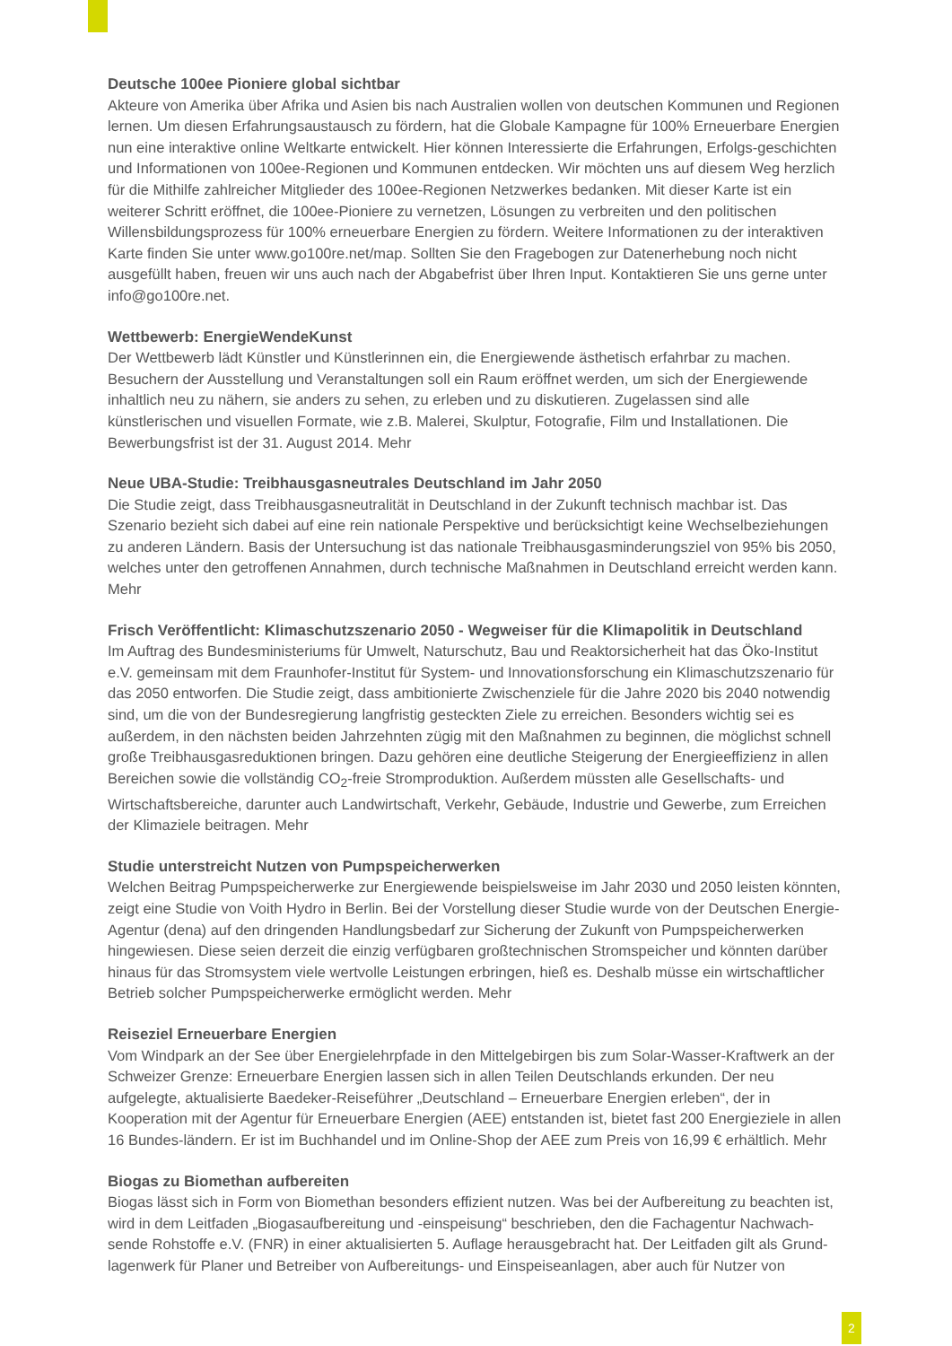Deutsche 100ee Pioniere global sichtbar
Akteure von Amerika über Afrika und Asien bis nach Australien wollen von deutschen Kommunen und Regionen lernen. Um diesen Erfahrungsaustausch zu fördern, hat die Globale Kampagne für 100% Erneuerbare Energien nun eine interaktive online Weltkarte entwickelt. Hier können Interessierte die Erfahrungen, Erfolgs-geschichten und Informationen von 100ee-Regionen und Kommunen entdecken. Wir möchten uns auf diesem Weg herzlich für die Mithilfe zahlreicher Mitglieder des 100ee-Regionen Netzwerkes bedanken. Mit dieser Karte ist ein weiterer Schritt eröffnet, die 100ee-Pioniere zu vernetzen, Lösungen zu verbreiten und den politischen Willensbildungsprozess für 100% erneuerbare Energien zu fördern. Weitere Informationen zu der interaktiven Karte finden Sie unter www.go100re.net/map. Sollten Sie den Fragebogen zur Datenerhebung noch nicht ausgefüllt haben, freuen wir uns auch nach der Abgabefrist über Ihren Input. Kontaktieren Sie uns gerne unter info@go100re.net.
Wettbewerb: EnergieWendeKunst
Der Wettbewerb lädt Künstler und Künstlerinnen ein, die Energiewende ästhetisch erfahrbar zu machen. Besuchern der Ausstellung und Veranstaltungen soll ein Raum eröffnet werden, um sich der Energiewende inhaltlich neu zu nähern, sie anders zu sehen, zu erleben und zu diskutieren. Zugelassen sind alle künstlerischen und visuellen Formate, wie z.B. Malerei, Skulptur, Fotografie, Film und Installationen. Die Bewerbungsfrist ist der 31. August 2014. Mehr
Neue UBA-Studie: Treibhausgasneutrales Deutschland im Jahr 2050
Die Studie zeigt, dass Treibhausgasneutralität in Deutschland in der Zukunft technisch machbar ist. Das Szenario bezieht sich dabei auf eine rein nationale Perspektive und berücksichtigt keine Wechselbeziehungen zu anderen Ländern. Basis der Untersuchung ist das nationale Treibhausgasminderungsziel von 95% bis 2050, welches unter den getroffenen Annahmen, durch technische Maßnahmen in Deutschland erreicht werden kann. Mehr
Frisch Veröffentlicht: Klimaschutzszenario 2050 - Wegweiser für die Klimapolitik in Deutschland
Im Auftrag des Bundesministeriums für Umwelt, Naturschutz, Bau und Reaktorsicherheit hat das Öko-Institut e.V. gemeinsam mit dem Fraunhofer-Institut für System- und Innovationsforschung ein Klimaschutzszenario für das 2050 entworfen. Die Studie zeigt, dass ambitionierte Zwischenziele für die Jahre 2020 bis 2040 notwendig sind, um die von der Bundesregierung langfristig gesteckten Ziele zu erreichen. Besonders wichtig sei es außerdem, in den nächsten beiden Jahrzehnten zügig mit den Maßnahmen zu beginnen, die möglichst schnell große Treibhausgasreduktionen bringen. Dazu gehören eine deutliche Steigerung der Energieeffizienz in allen Bereichen sowie die vollständig CO<sub>2</sub>-freie Stromproduktion. Außerdem müssten alle Gesellschafts- und Wirtschaftsbereiche, darunter auch Landwirtschaft, Verkehr, Gebäude, Industrie und Gewerbe, zum Erreichen der Klimaziele beitragen. Mehr
Studie unterstreicht Nutzen von Pumpspeicherwerken
Welchen Beitrag Pumpspeicherwerke zur Energiewende beispielsweise im Jahr 2030 und 2050 leisten könnten, zeigt eine Studie von Voith Hydro in Berlin. Bei der Vorstellung dieser Studie wurde von der Deutschen Energie-Agentur (dena) auf den dringenden Handlungsbedarf zur Sicherung der Zukunft von Pumpspeicherwerken hingewiesen. Diese seien derzeit die einzig verfügbaren großtechnischen Stromspeicher und könnten darüber hinaus für das Stromsystem viele wertvolle Leistungen erbringen, hieß es. Deshalb müsse ein wirtschaftlicher Betrieb solcher Pumpspeicherwerke ermöglicht werden. Mehr
Reiseziel Erneuerbare Energien
Vom Windpark an der See über Energielehrpfade in den Mittelgebirgen bis zum Solar-Wasser-Kraftwerk an der Schweizer Grenze: Erneuerbare Energien lassen sich in allen Teilen Deutschlands erkunden. Der neu aufgelegte, aktualisierte Baedeker-Reiseführer „Deutschland – Erneuerbare Energien erleben“, der in Kooperation mit der Agentur für Erneuerbare Energien (AEE) entstanden ist, bietet fast 200 Energieziele in allen 16 Bundes-ländern. Er ist im Buchhandel und im Online-Shop der AEE zum Preis von 16,99 € erhältlich. Mehr
Biogas zu Biomethan aufbereiten
Biogas lässt sich in Form von Biomethan besonders effizient nutzen. Was bei der Aufbereitung zu beachten ist, wird in dem Leitfaden „Biogasaufbereitung und -einspeisung“ beschrieben, den die Fachagentur Nachwach-sende Rohstoffe e.V. (FNR) in einer aktualisierten 5. Auflage herausgebracht hat. Der Leitfaden gilt als Grund-lagenwerk für Planer und Betreiber von Aufbereitungs- und Einspeiseanlagen, aber auch für Nutzer von
2